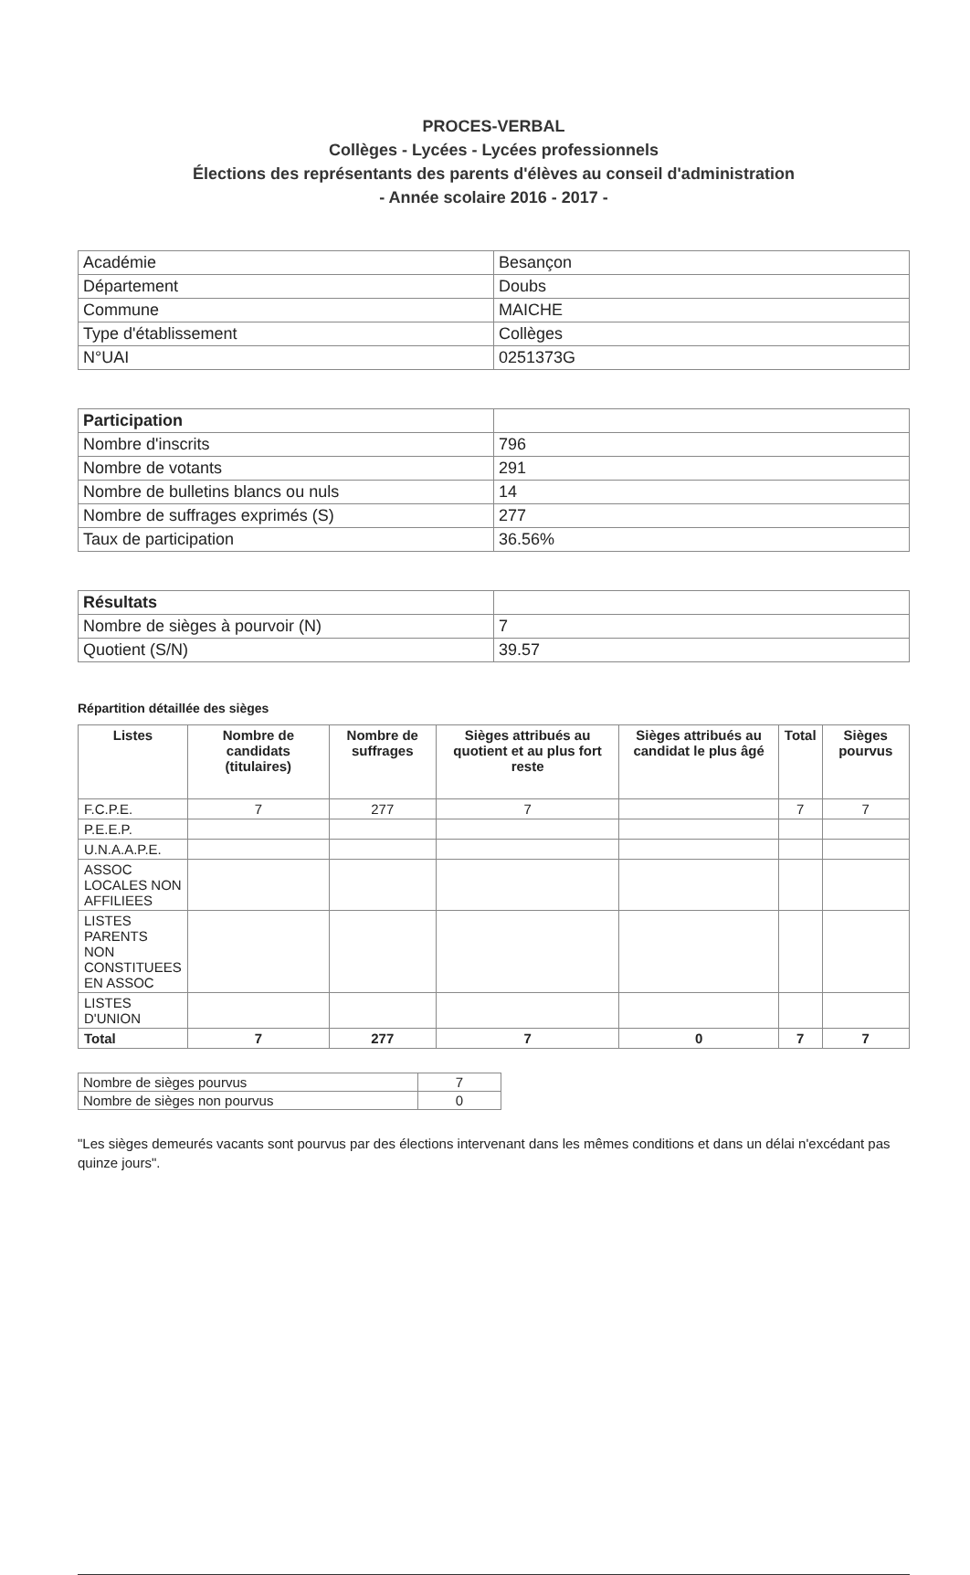PROCES-VERBAL
Collèges - Lycées - Lycées professionnels
Élections des représentants des parents d'élèves au conseil d'administration
- Année scolaire 2016 - 2017 -
| Académie | Besançon |
| Département | Doubs |
| Commune | MAICHE |
| Type d'établissement | Collèges |
| N°UAI | 0251373G |
| Participation | |
| Nombre d'inscrits | 796 |
| Nombre de votants | 291 |
| Nombre de bulletins blancs ou nuls | 14 |
| Nombre de suffrages exprimés (S) | 277 |
| Taux de participation | 36.56% |
| Résultats | |
| Nombre de sièges à pourvoir (N) | 7 |
| Quotient (S/N) | 39.57 |
Répartition détaillée des sièges
| Listes | Nombre de candidats (titulaires) | Nombre de suffrages | Sièges attribués au quotient et au plus fort reste | Sièges attribués au candidat le plus âgé | Total | Sièges pourvus |
| --- | --- | --- | --- | --- | --- | --- |
| F.C.P.E. | 7 | 277 | 7 | | 7 | 7 |
| P.E.E.P. | | | | | | |
| U.N.A.A.P.E. | | | | | | |
| ASSOC LOCALES NON AFFILIEES | | | | | | |
| LISTES PARENTS NON CONSTITUEES EN ASSOC | | | | | | |
| LISTES D'UNION | | | | | | |
| Total | 7 | 277 | 7 | 0 | 7 | 7 |
| Nombre de sièges pourvus | 7 |
| Nombre de sièges non pourvus | 0 |
"Les sièges demeurés vacants sont pourvus par des élections intervenant dans les mêmes conditions et dans un délai n'excédant pas quinze jours".